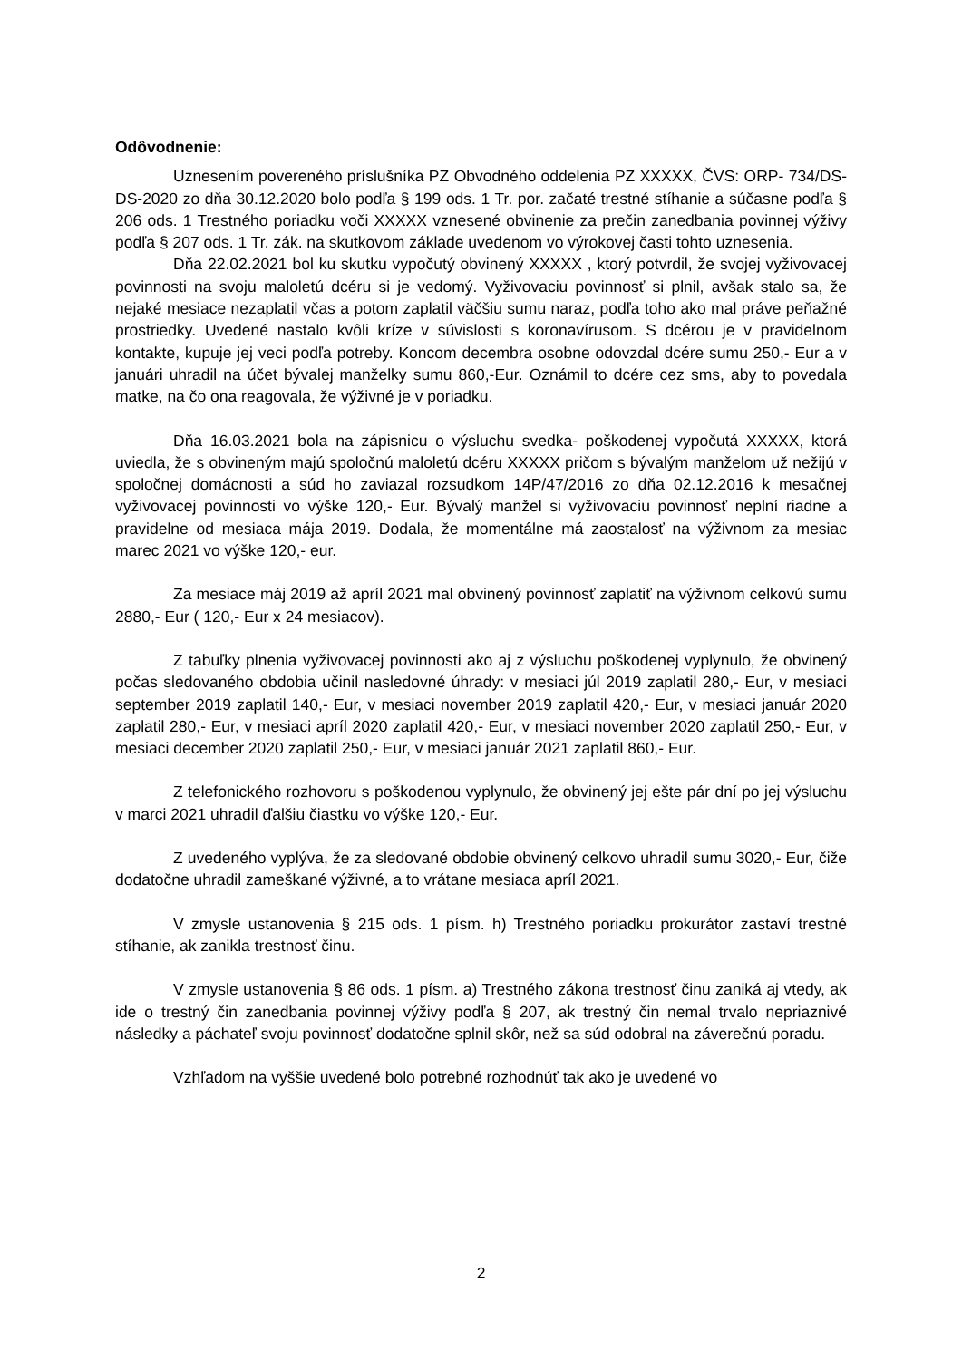Odôvodnenie:
Uznesením povereného príslušníka PZ Obvodného oddelenia PZ XXXXX, ČVS: ORP- 734/DS-DS-2020 zo dňa 30.12.2020 bolo podľa § 199 ods. 1 Tr. por. začaté trestné stíhanie a súčasne podľa § 206 ods. 1 Trestného poriadku voči XXXXX vznesené obvinenie za prečin zanedbania povinnej výživy podľa § 207 ods. 1 Tr. zák. na skutkovom základe uvedenom vo výrokovej časti tohto uznesenia.
Dňa 22.02.2021 bol ku skutku vypočutý obvinený XXXXX , ktorý potvrdil, že svojej vyživovacej povinnosti na svoju maloletú dcéru si je vedomý. Vyživovaciu povinnosť si plnil, avšak stalo sa, že nejaké mesiace nezaplatil včas a potom zaplatil väčšiu sumu naraz, podľa toho ako mal práve peňažné prostriedky. Uvedené nastalo kvôli kríze v súvislosti s koronavírusom. S dcérou je v pravidelnom kontakte, kupuje jej veci podľa potreby. Koncom decembra osobne odovzdal dcére sumu 250,- Eur a v januári uhradil na účet bývalej manželky sumu 860,-Eur. Oznámil to dcére cez sms, aby to povedala matke, na čo ona reagovala, že výživné je v poriadku.
Dňa 16.03.2021 bola na zápisnicu o výsluchu svedka- poškodenej vypočutá XXXXX, ktorá uviedla, že s obvineným majú spoločnú maloletú dcéru XXXXX pričom s bývalým manželom už nežijú v spoločnej domácnosti a súd ho zaviazal rozsudkom 14P/47/2016 zo dňa 02.12.2016 k mesačnej vyživovacej povinnosti vo výške 120,- Eur. Bývalý manžel si vyživovaciu povinnosť neplní riadne a pravidelne od mesiaca mája 2019. Dodala, že momentálne má zaostalosť na výživnom za mesiac marec 2021 vo výške 120,- eur.
Za mesiace máj 2019 až apríl 2021 mal obvinený povinnosť zaplatiť na výživnom celkovú sumu 2880,- Eur ( 120,- Eur x 24 mesiacov).
Z tabuľky plnenia vyživovacej povinnosti ako aj z výsluchu poškodenej vyplynulo, že obvinený počas sledovaného obdobia učinil nasledovné úhrady: v mesiaci júl 2019 zaplatil 280,- Eur, v mesiaci september 2019 zaplatil 140,- Eur, v mesiaci november 2019 zaplatil 420,- Eur, v mesiaci január 2020 zaplatil 280,- Eur, v mesiaci apríl 2020 zaplatil 420,- Eur, v mesiaci november 2020 zaplatil 250,- Eur, v mesiaci december 2020 zaplatil 250,- Eur, v mesiaci január 2021 zaplatil 860,- Eur.
Z telefonického rozhovoru s poškodenou vyplynulo, že obvinený jej ešte pár dní po jej výsluchu v marci 2021 uhradil ďalšiu čiastku vo výške 120,- Eur.
Z uvedeného vyplýva, že za sledované obdobie obvinený celkovo uhradil sumu 3020,- Eur, čiže dodatočne uhradil zameškané výživné, a to vrátane mesiaca apríl 2021.
V zmysle ustanovenia § 215 ods. 1 písm. h) Trestného poriadku prokurátor zastaví trestné stíhanie, ak zanikla trestnosť činu.
V zmysle ustanovenia § 86 ods. 1 písm. a) Trestného zákona trestnosť činu zaniká aj vtedy, ak ide o trestný čin zanedbania povinnej výživy podľa § 207, ak trestný čin nemal trvalo nepriaznivé následky a páchateľ svoju povinnosť dodatočne splnil skôr, než sa súd odobral na záverečnú poradu.
Vzhľadom na vyššie uvedené bolo potrebné rozhodnúť tak ako je uvedené vo
2